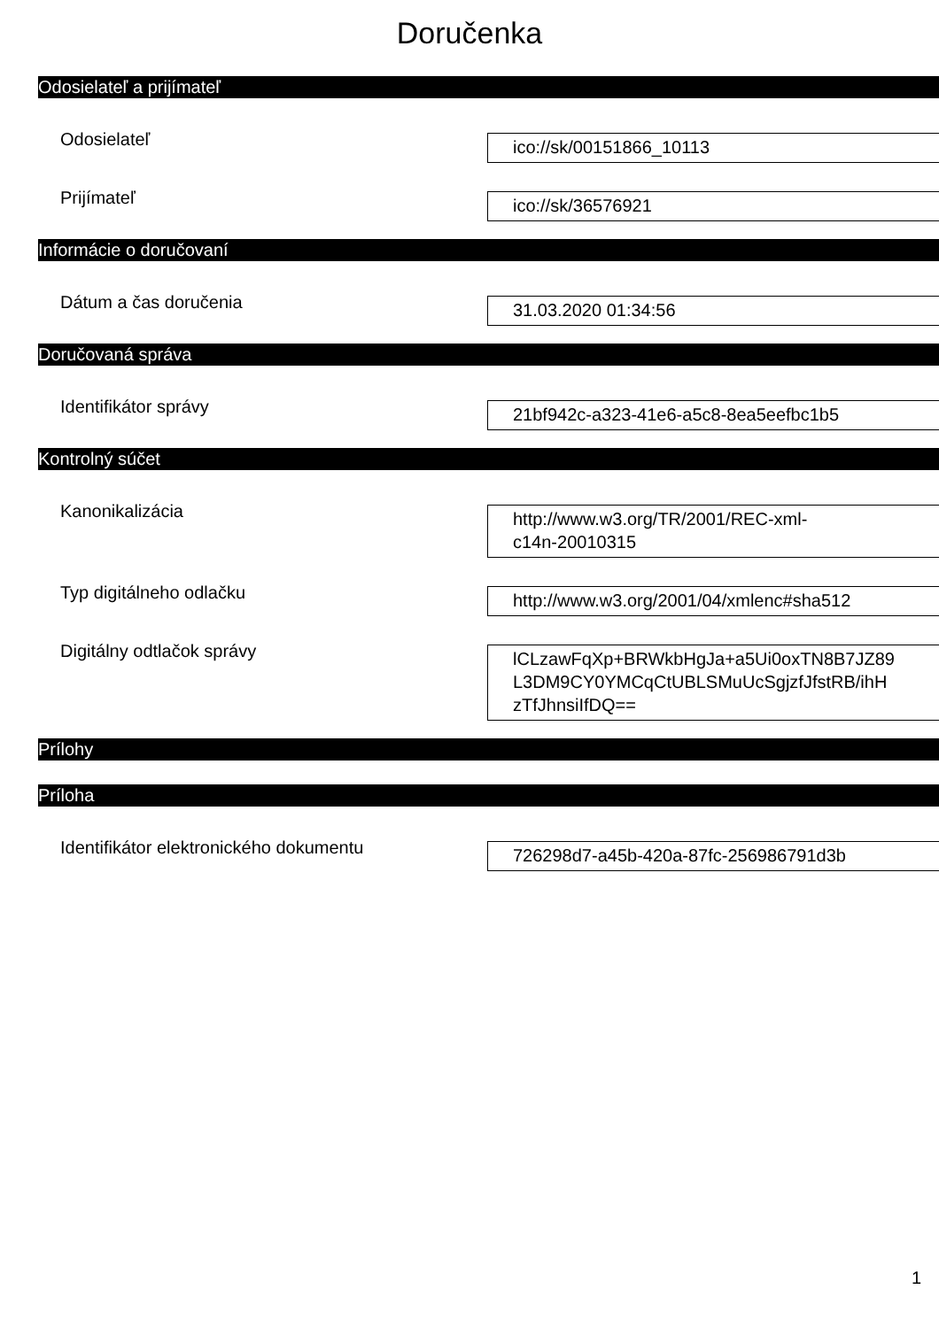Doručenka
Odosielateľ a prijímateľ
Odosielateľ
ico://sk/00151866_10113
Prijímateľ
ico://sk/36576921
Informácie o doručovaní
Dátum a čas doručenia
31.03.2020 01:34:56
Doručovaná správa
Identifikátor správy
21bf942c-a323-41e6-a5c8-8ea5eefbc1b5
Kontrolný súčet
Kanonikalizácia
http://www.w3.org/TR/2001/REC-xml-
c14n-20010315
Typ digitálneho odlačku
http://www.w3.org/2001/04/xmlenc#sha512
Digitálny odtlačok správy
lCLzawFqXp+BRWkbHgJa+a5Ui0oxTN8B7JZ89
L3DM9CY0YMCqCtUBLSMuUcSgjzfJfstRB/ihH
zTfJhnsiIfDQ==
Prílohy
Príloha
Identifikátor elektronického dokumentu
726298d7-a45b-420a-87fc-256986791d3b
1